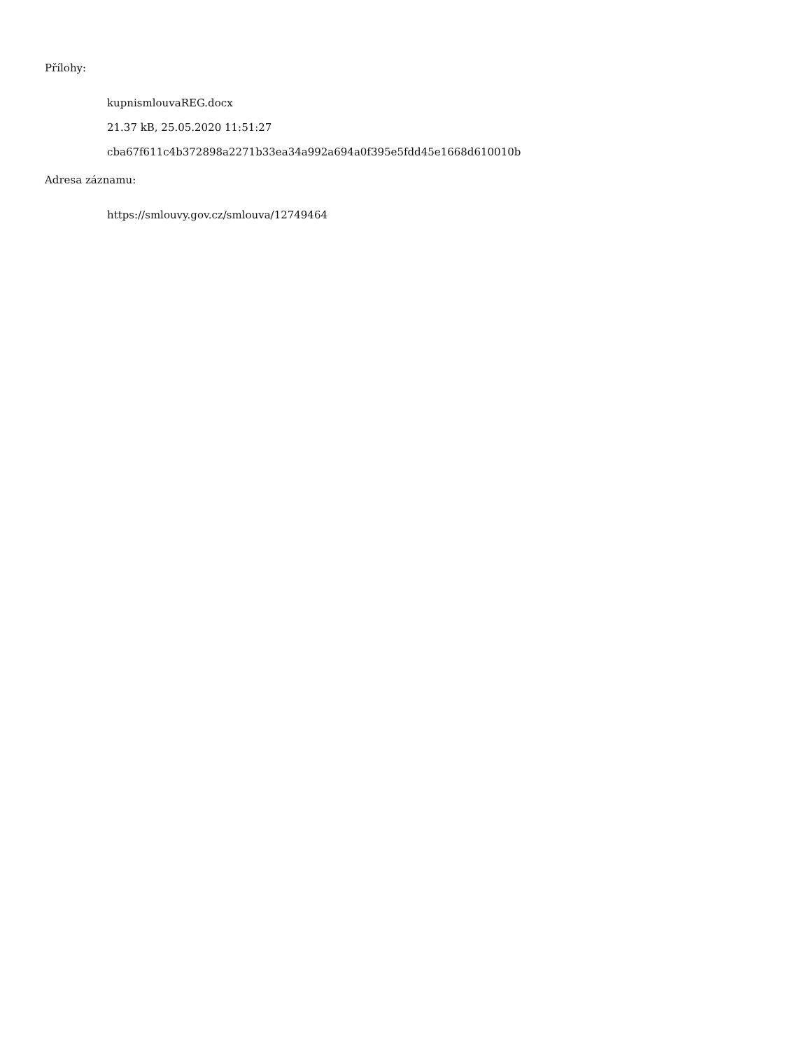Přílohy:
kupnismlouvaREG.docx
21.37 kB, 25.05.2020 11:51:27
cba67f611c4b372898a2271b33ea34a992a694a0f395e5fdd45e1668d610010b
Adresa záznamu:
https://smlouvy.gov.cz/smlouva/12749464